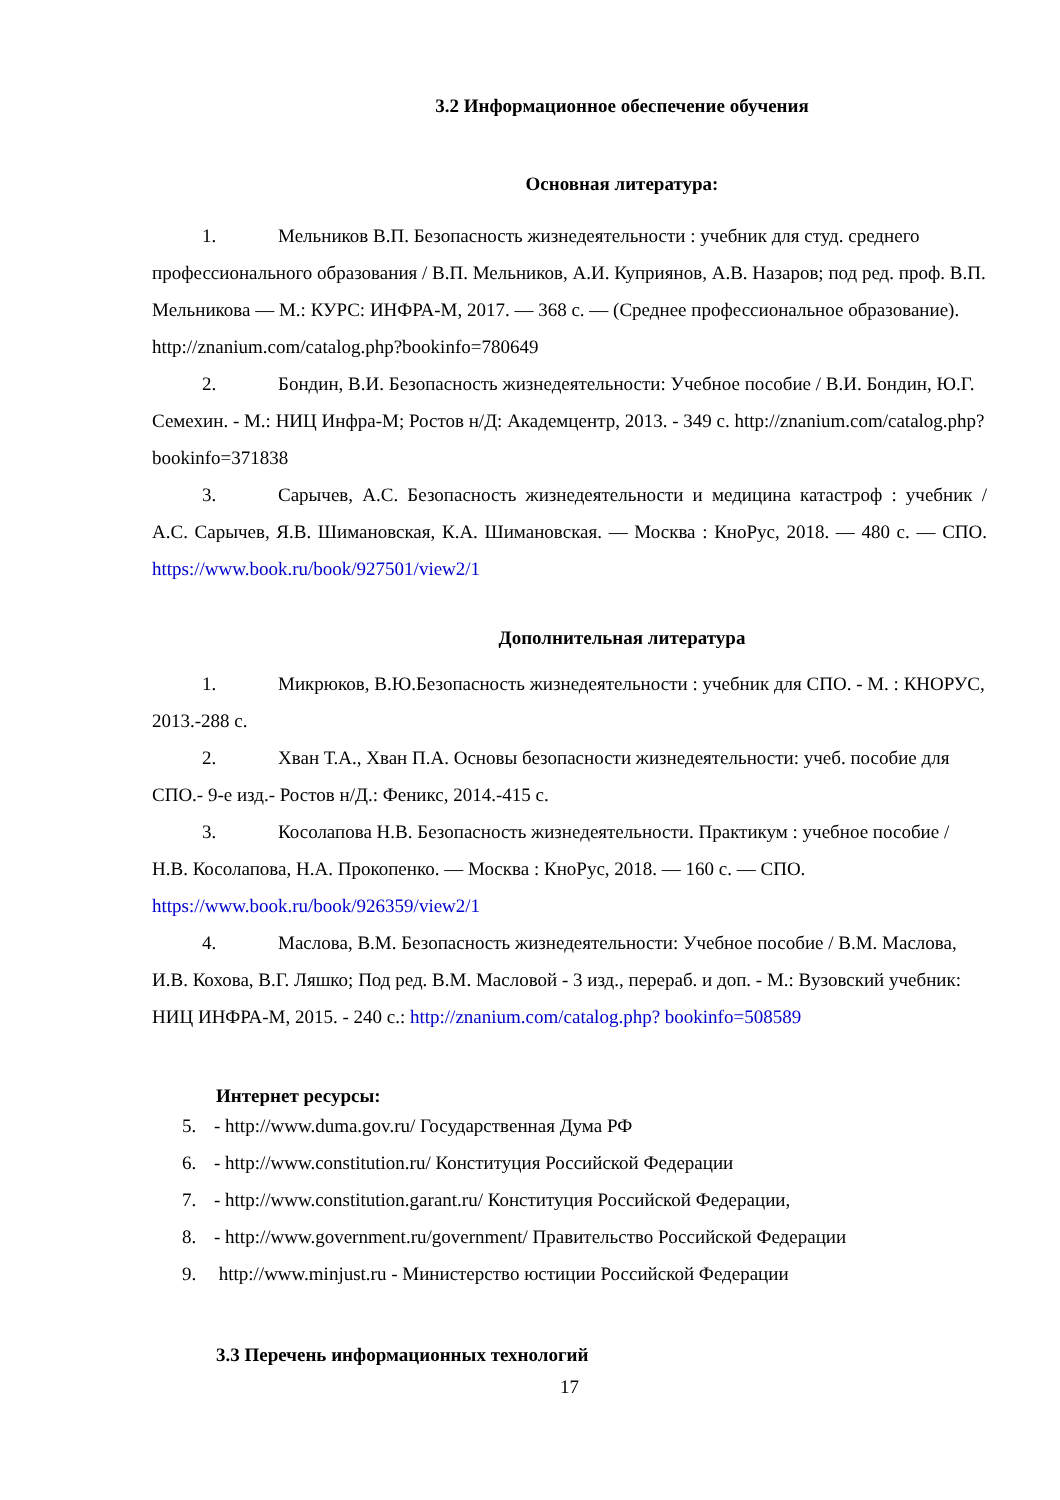3.2 Информационное обеспечение обучения
Основная литература:
1. Мельников В.П. Безопасность жизнедеятельности : учебник для студ. среднего профессионального образования / В.П. Мельников, А.И. Куприянов, А.В. Назаров; под ред. проф. В.П. Мельникова — М.: КУРС: ИНФРА-М, 2017. — 368 с. — (Среднее профессиональное образование). http://znanium.com/catalog.php?bookinfo=780649
2. Бондин, В.И. Безопасность жизнедеятельности: Учебное пособие / В.И. Бондин, Ю.Г. Семехин. - М.: НИЦ Инфра-М; Ростов н/Д: Академцентр, 2013. - 349 с. http://znanium.com/catalog.php?bookinfo=371838
3. Сарычев, А.С. Безопасность жизнедеятельности и медицина катастроф : учебник / А.С. Сарычев, Я.В. Шимановская, К.А. Шимановская. — Москва : КноРус, 2018. — 480 с. — СПО. https://www.book.ru/book/927501/view2/1
Дополнительная литература
1. Микрюков, В.Ю.Безопасность жизнедеятельности : учебник для СПО. - М. : КНОРУС, 2013.-288 с.
2. Хван Т.А., Хван П.А. Основы безопасности жизнедеятельности: учеб. пособие для СПО.- 9-е изд.- Ростов н/Д.: Феникс, 2014.-415 с.
3. Косолапова Н.В. Безопасность жизнедеятельности. Практикум : учебное пособие / Н.В. Косолапова, Н.А. Прокопенко. — Москва : КноРус, 2018. — 160 с. — СПО. https://www.book.ru/book/926359/view2/1
4. Маслова, В.М. Безопасность жизнедеятельности: Учебное пособие / В.М. Маслова, И.В. Кохова, В.Г. Ляшко; Под ред. В.М. Масловой - 3 изд., перераб. и доп. - М.: Вузовский учебник: НИЦ ИНФРА-М, 2015. - 240 с.: http://znanium.com/catalog.php? bookinfo=508589
Интернет ресурсы:
5. - http://www.duma.gov.ru/ Государственная Дума РФ
6. - http://www.constitution.ru/ Конституция Российской Федерации
7. - http://www.constitution.garant.ru/ Конституция Российской Федерации,
8. - http://www.government.ru/government/ Правительство Российской Федерации
9. http://www.minjust.ru - Министерство юстиции Российской Федерации
3.3 Перечень информационных технологий
17